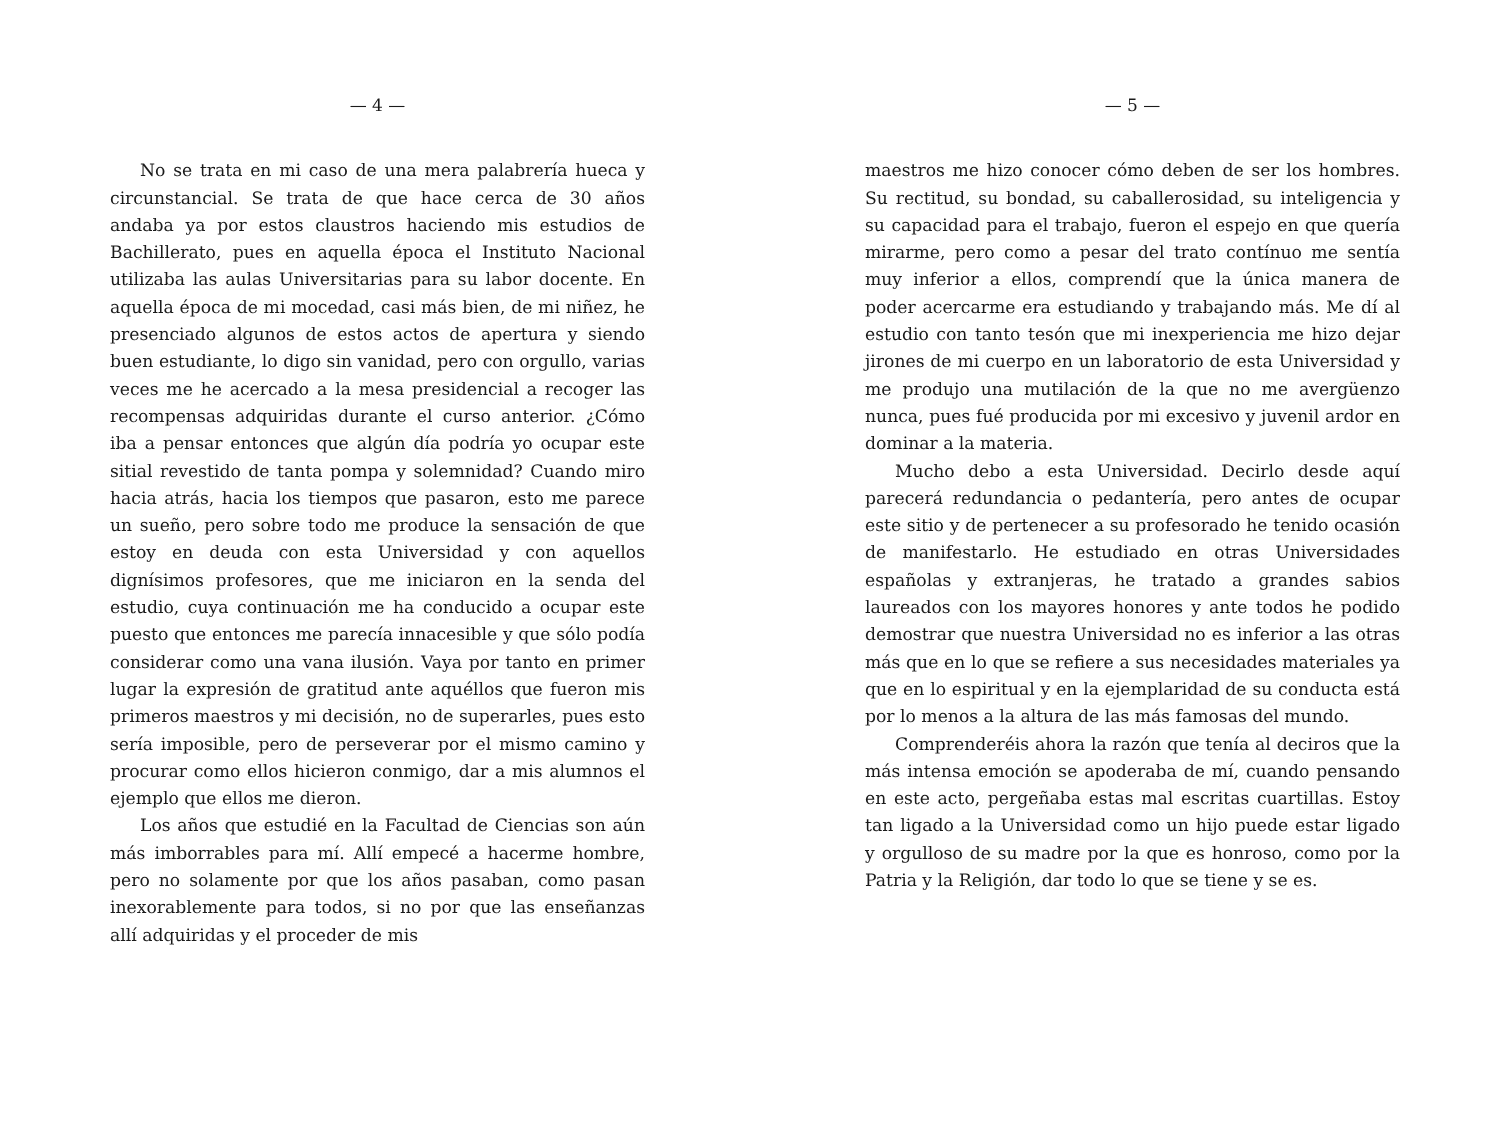— 4 —
No se trata en mi caso de una mera palabrería hueca y circunstancial. Se trata de que hace cerca de 30 años andaba ya por estos claustros haciendo mis estudios de Bachillerato, pues en aquella época el Instituto Nacional utilizaba las aulas Universitarias para su labor docente. En aquella época de mi mocedad, casi más bien, de mi niñez, he presenciado algunos de estos actos de apertura y siendo buen estudiante, lo digo sin vanidad, pero con orgullo, varias veces me he acercado a la mesa presidencial a recoger las recompensas adquiridas durante el curso anterior. ¿Cómo iba a pensar entonces que algún día podría yo ocupar este sitial revestido de tanta pompa y solemnidad? Cuando miro hacia atrás, hacia los tiempos que pasaron, esto me parece un sueño, pero sobre todo me produce la sensación de que estoy en deuda con esta Universidad y con aquellos dignísimos profesores, que me iniciaron en la senda del estudio, cuya continuación me ha conducido a ocupar este puesto que entonces me parecía innacesible y que sólo podía considerar como una vana ilusión. Vaya por tanto en primer lugar la expresión de gratitud ante aquéllos que fueron mis primeros maestros y mi decisión, no de superarles, pues esto sería imposible, pero de perseverar por el mismo camino y procurar como ellos hicieron conmigo, dar a mis alumnos el ejemplo que ellos me dieron.
Los años que estudié en la Facultad de Ciencias son aún más imborrables para mí. Allí empecé a hacerme hombre, pero no solamente por que los años pasaban, como pasan inexorablemente para todos, si no por que las enseñanzas allí adquiridas y el proceder de mis
— 5 —
maestros me hizo conocer cómo deben de ser los hombres. Su rectitud, su bondad, su caballerosidad, su inteligencia y su capacidad para el trabajo, fueron el espejo en que quería mirarme, pero como a pesar del trato contínuo me sentía muy inferior a ellos, comprendí que la única manera de poder acercarme era estudiando y trabajando más. Me dí al estudio con tanto tesón que mi inexperiencia me hizo dejar jirones de mi cuerpo en un laboratorio de esta Universidad y me produjo una mutilación de la que no me avergüenzo nunca, pues fué producida por mi excesivo y juvenil ardor en dominar a la materia.
Mucho debo a esta Universidad. Decirlo desde aquí parecerá redundancia o pedantería, pero antes de ocupar este sitio y de pertenecer a su profesorado he tenido ocasión de manifestarlo. He estudiado en otras Universidades españolas y extranjeras, he tratado a grandes sabios laureados con los mayores honores y ante todos he podido demostrar que nuestra Universidad no es inferior a las otras más que en lo que se refiere a sus necesidades materiales ya que en lo espiritual y en la ejemplaridad de su conducta está por lo menos a la altura de las más famosas del mundo.
Comprenderéis ahora la razón que tenía al deciros que la más intensa emoción se apoderaba de mí, cuando pensando en este acto, pergeñaba estas mal escritas cuartillas. Estoy tan ligado a la Universidad como un hijo puede estar ligado y orgulloso de su madre por la que es honroso, como por la Patria y la Religión, dar todo lo que se tiene y se es.